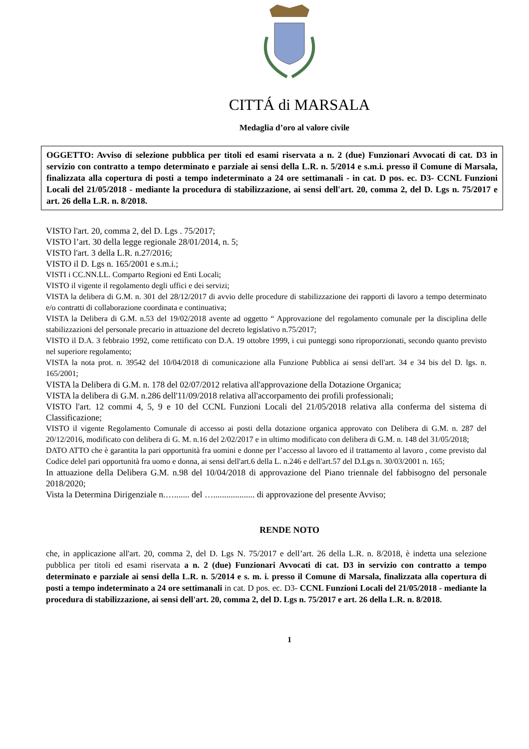CITTÁ di MARSALA
Medaglia d’oro al valore civile
OGGETTO: Avviso di selezione pubblica per titoli ed esami riservata a n. 2 (due) Funzionari Avvocati di cat. D3 in servizio con contratto a tempo determinato e parziale ai sensi della L.R. n. 5/2014 e s.m.i. presso il Comune di Marsala, finalizzata alla copertura di posti a tempo indeterminato a 24 ore settimanali - in cat. D pos. ec. D3- CCNL Funzioni Locali del 21/05/2018 - mediante la procedura di stabilizzazione, ai sensi dell'art. 20, comma 2, del D. Lgs n. 75/2017 e art. 26 della L.R. n. 8/2018.
VISTO l'art. 20, comma 2, del D. Lgs . 75/2017;
VISTO l’art. 30 della legge regionale 28/01/2014, n. 5;
VISTO l'art. 3 della L.R. n.27/2016;
VISTO il D. Lgs n. 165/2001 e s.m.i.;
VISTI i CC.NN.LL. Comparto Regioni ed Enti Locali;
VISTO il vigente il regolamento degli uffici e dei servizi;
VISTA la delibera di G.M. n. 301 del 28/12/2017 di avvio delle procedure di stabilizzazione dei rapporti di lavoro a tempo determinato e/o contratti di collaborazione coordinata e continuativa;
VISTA la Delibera di G.M. n.53 del 19/02/2018 avente ad oggetto “ Approvazione del regolamento comunale per la disciplina delle stabilizzazioni del personale precario in attuazione del decreto legislativo n.75/2017;
VISTO il D.A. 3 febbraio 1992, come rettificato con D.A. 19 ottobre 1999, i cui punteggi sono riproporzionati, secondo quanto previsto nel superiore regolamento;
VISTA la nota prot. n. 39542 del 10/04/2018 di comunicazione alla Funzione Pubblica ai sensi dell'art. 34 e 34 bis del D. lgs. n. 165/2001;
VISTA la Delibera di G.M. n. 178 del 02/07/2012 relativa all'approvazione della Dotazione Organica;
VISTA la delibera di G.M. n.286 dell'11/09/2018 relativa all'accorpamento dei profili professionali;
VISTO l'art. 12 commi 4, 5, 9 e 10 del CCNL Funzioni Locali del 21/05/2018 relativa alla conferma del sistema di Classificazione;
VISTO il vigente Regolamento Comunale di accesso ai posti della dotazione organica approvato con Delibera di G.M. n. 287 del 20/12/2016, modificato con delibera di G. M. n.16 del 2/02/2017 e in ultimo modificato con delibera di G.M. n. 148 del 31/05/2018;
DATO ATTO che è garantita la pari opportunità fra uomini e donne per l’accesso al lavoro ed il trattamento al lavoro , come previsto dal Codice delel pari opportunità fra uomo e donna, ai sensi dell'art.6 della L. n.246 e dell'art.57 del D.Lgs n. 30/03/2001 n. 165;
In attuazione della Delibera G.M. n.98 del 10/04/2018 di approvazione del Piano triennale del fabbisogno del personale 2018/2020;
Vista la Determina Dirigenziale n.…....... del …................... di approvazione del presente Avviso;
RENDE NOTO
che, in applicazione all'art. 20, comma 2, del D. Lgs N. 75/2017 e dell’art. 26 della L.R. n. 8/2018, è indetta una selezione pubblica per titoli ed esami riservata a n. 2 (due) Funzionari Avvocati di cat. D3 in servizio con contratto a tempo determinato e parziale ai sensi della L.R. n. 5/2014 e s. m. i. presso il Comune di Marsala, finalizzata alla copertura di posti a tempo indeterminato a 24 ore settimanali in cat. D pos. ec. D3- CCNL Funzioni Locali del 21/05/2018 - mediante la procedura di stabilizzazione, ai sensi dell'art. 20, comma 2, del D. Lgs n. 75/2017 e art. 26 della L.R. n. 8/2018.
1